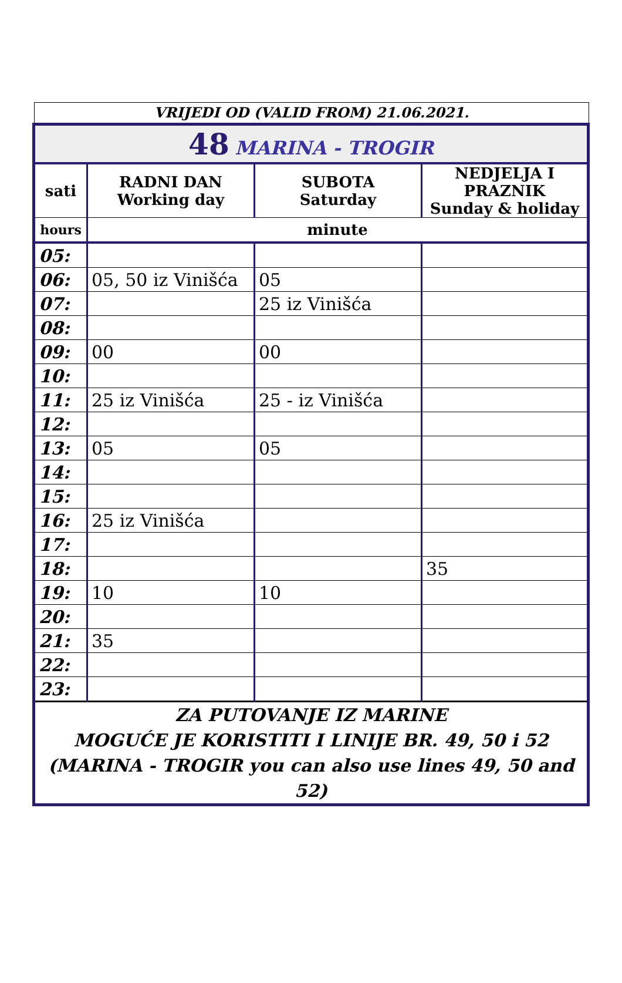VRIJEDI OD (VALID FROM) 21.06.2021.
| 48 MARINA - TROGIR | | | |
| sati | RADNI DAN Working day | SUBOTA Saturday | NEDJELJA I PRAZNIK Sunday & holiday |
| hours | minute | | |
| 05: | | | |
| 06: | 05, 50 iz Vinišća | 05 | |
| 07: | | 25 iz Vinišća | |
| 08: | | | |
| 09: | 00 | 00 | |
| 10: | | | |
| 11: | 25 iz Vinišća | 25 - iz Vinišća | |
| 12: | | | |
| 13: | 05 | 05 | |
| 14: | | | |
| 15: | | | |
| 16: | 25 iz Vinišća | | |
| 17: | | | |
| 18: | | | 35 |
| 19: | 10 | 10 | |
| 20: | | | |
| 21: | 35 | | |
| 22: | | | |
| 23: | | | |
| ZA PUTOVANJE IZ MARINE MOGUĆE JE KORISTITI I LINIJE BR. 49, 50 i 52 (MARINA - TROGIR you can also use lines 49, 50 and 52) | | | |